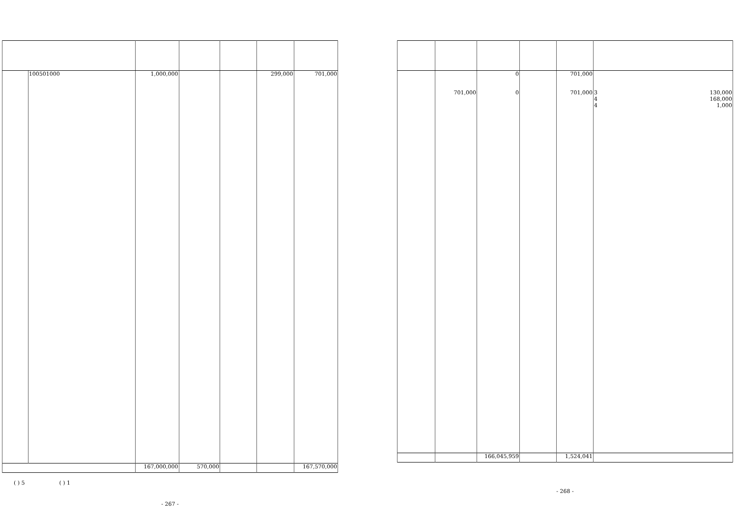| | 100501000 | 1,000,000 | | | 299,000 | 701,000 |
| | | 167,000,000 | 570,000 | | | 167,570,000 |
( ) 5 ( ) 1
- 267 -
| | | 0 | | 701,000 | | |
| | 701,000 | 0 | | 701,000 | 3 4 4 | 130,000 168,000 1,000 |
| | | 166,045,959 | | 1,524,041 | | |
- 268 -